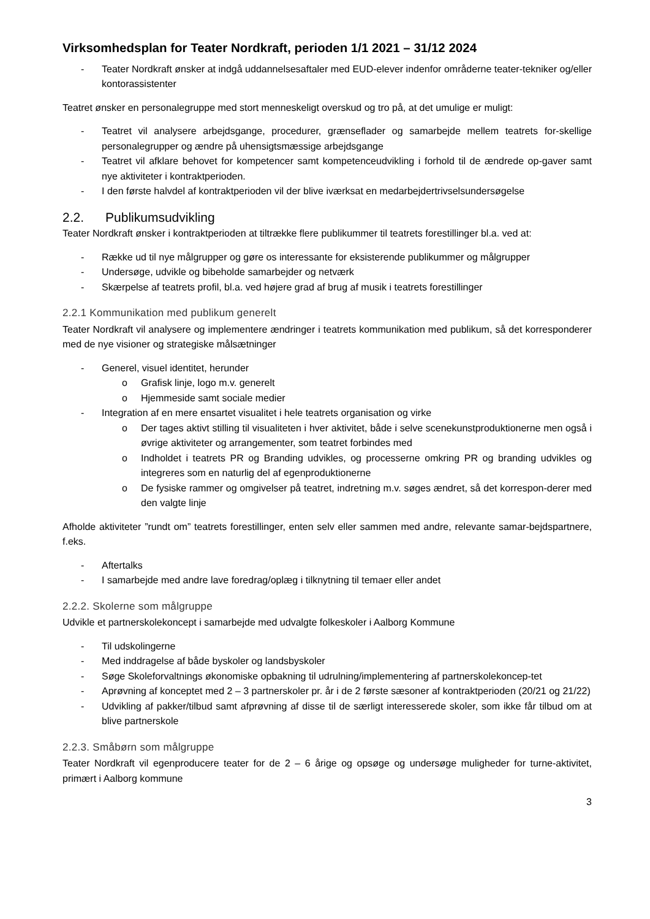Virksomhedsplan for Teater Nordkraft, perioden 1/1 2021 – 31/12 2024
- Teater Nordkraft ønsker at indgå uddannelsesaftaler med EUD-elever indenfor områderne teater-tekniker og/eller kontorassistenter
Teatret ønsker en personalegruppe med stort menneskeligt overskud og tro på, at det umulige er muligt:
- Teatret vil analysere arbejdsgange, procedurer, grænseflader og samarbejde mellem teatrets for-skellige personalegrupper og ændre på uhensigtsmæssige arbejdsgange
- Teatret vil afklare behovet for kompetencer samt kompetenceudvikling i forhold til de ændrede op-gaver samt nye aktiviteter i kontraktperioden.
- I den første halvdel af kontraktperioden vil der blive iværksat en medarbejdertrivselsundersøgelse
2.2. Publikumsudvikling
Teater Nordkraft ønsker i kontraktperioden at tiltrække flere publikummer til teatrets forestillinger bl.a. ved at:
- Række ud til nye målgrupper og gøre os interessante for eksisterende publikummer og målgrupper
- Undersøge, udvikle og bibeholde samarbejder og netværk
- Skærpelse af teatrets profil, bl.a. ved højere grad af brug af musik i teatrets forestillinger
2.2.1 Kommunikation med publikum generelt
Teater Nordkraft vil analysere og implementere ændringer i teatrets kommunikation med publikum, så det korresponderer med de nye visioner og strategiske målsætninger
- Generel, visuel identitet, herunder
o Grafisk linje, logo m.v. generelt
o Hjemmeside samt sociale medier
- Integration af en mere ensartet visualitet i hele teatrets organisation og virke
o Der tages aktivt stilling til visualiteten i hver aktivitet, både i selve scenekunstproduktionerne men også i øvrige aktiviteter og arrangementer, som teatret forbindes med
o Indholdet i teatrets PR og Branding udvikles, og processerne omkring PR og branding udvikles og integreres som en naturlig del af egenproduktionerne
o De fysiske rammer og omgivelser på teatret, indretning m.v. søges ændret, så det korrespon-derer med den valgte linje
Afholde aktiviteter ”rundt om” teatrets forestillinger, enten selv eller sammen med andre, relevante samar-bejdspartnere, f.eks.
- Aftertalks
- I samarbejde med andre lave foredrag/oplæg i tilknytning til temaer eller andet
2.2.2. Skolerne som målgruppe
Udvikle et partnerskolekoncept i samarbejde med udvalgte folkeskoler i Aalborg Kommune
- Til udskolingerne
- Med inddragelse af både byskoler og landsbyskoler
- Søge Skoleforvaltnings økonomiske opbakning til udrulning/implementering af partnerskolekoncep-tet
- Aprøvning af konceptet med 2 – 3 partnerskoler pr. år i de 2 første sæsoner af kontraktperioden (20/21 og 21/22)
- Udvikling af pakker/tilbud samt afprøvning af disse til de særligt interesserede skoler, som ikke får tilbud om at blive partnerskole
2.2.3. Småbørn som målgruppe
Teater Nordkraft vil egenproducere teater for de 2 – 6 årige og opsøge og undersøge muligheder for turne-aktivitet, primært i Aalborg kommune
3